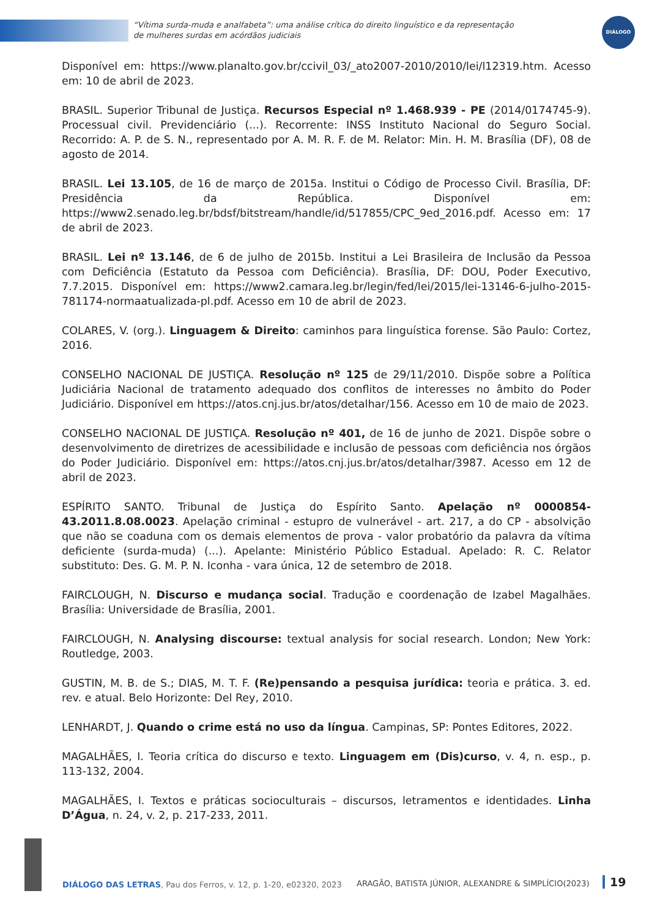“Vítima surda-muda e analfabeta”: uma análise crítica do direito linguístico e da representação
de mulheres surdas em acórdãos judiciais
DIÁLOGO
Disponível em: https://www.planalto.gov.br/ccivil_03/_ato2007-2010/2010/lei/l12319.htm. Acesso em: 10 de abril de 2023.
BRASIL. Superior Tribunal de Justiça. Recursos Especial nº 1.468.939 - PE (2014/0174745-9). Processual civil. Previdenciário (...). Recorrente: INSS Instituto Nacional do Seguro Social. Recorrido: A. P. de S. N., representado por A. M. R. F. de M. Relator: Min. H. M. Brasília (DF), 08 de agosto de 2014.
BRASIL. Lei 13.105, de 16 de março de 2015a. Institui o Código de Processo Civil. Brasília, DF: Presidência da República. Disponível em: https://www2.senado.leg.br/bdsf/bitstream/handle/id/517855/CPC_9ed_2016.pdf. Acesso em: 17 de abril de 2023.
BRASIL. Lei nº 13.146, de 6 de julho de 2015b. Institui a Lei Brasileira de Inclusão da Pessoa com Deficiência (Estatuto da Pessoa com Deficiência). Brasília, DF: DOU, Poder Executivo, 7.7.2015. Disponível em: https://www2.camara.leg.br/legin/fed/lei/2015/lei-13146-6-julho-2015-781174-normaatualizada-pl.pdf. Acesso em 10 de abril de 2023.
COLARES, V. (org.). Linguagem & Direito: caminhos para linguística forense. São Paulo: Cortez, 2016.
CONSELHO NACIONAL DE JUSTIÇA. Resolução nº 125 de 29/11/2010. Dispõe sobre a Política Judiciária Nacional de tratamento adequado dos conflitos de interesses no âmbito do Poder Judiciário. Disponível em https://atos.cnj.jus.br/atos/detalhar/156. Acesso em 10 de maio de 2023.
CONSELHO NACIONAL DE JUSTIÇA. Resolução nº 401, de 16 de junho de 2021. Dispõe sobre o desenvolvimento de diretrizes de acessibilidade e inclusão de pessoas com deficiência nos órgãos do Poder Judiciário. Disponível em: https://atos.cnj.jus.br/atos/detalhar/3987. Acesso em 12 de abril de 2023.
ESPÍRITO SANTO. Tribunal de Justiça do Espírito Santo. Apelação nº 0000854-43.2011.8.08.0023. Apelação criminal - estupro de vulnerável - art. 217, a do CP - absolvição que não se coaduna com os demais elementos de prova - valor probatório da palavra da vítima deficiente (surda-muda) (...). Apelante: Ministério Público Estadual. Apelado: R. C. Relator substituto: Des. G. M. P. N. Iconha - vara única, 12 de setembro de 2018.
FAIRCLOUGH, N. Discurso e mudança social. Tradução e coordenação de Izabel Magalhães. Brasília: Universidade de Brasília, 2001.
FAIRCLOUGH, N. Analysing discourse: textual analysis for social research. London; New York: Routledge, 2003.
GUSTIN, M. B. de S.; DIAS, M. T. F. (Re)pensando a pesquisa jurídica: teoria e prática. 3. ed. rev. e atual. Belo Horizonte: Del Rey, 2010.
LENHARDT, J. Quando o crime está no uso da língua. Campinas, SP: Pontes Editores, 2022.
MAGALHÃES, I. Teoria crítica do discurso e texto. Linguagem em (Dis)curso, v. 4, n. esp., p. 113-132, 2004.
MAGALHÃES, I. Textos e práticas socioculturais – discursos, letramentos e identidades. Linha D’Água, n. 24, v. 2, p. 217-233, 2011.
DIÁLOGO DAS LETRAS, Pau dos Ferros, v. 12, p. 1-20, e02320, 2023
ARAGÃO, BATISTA JÚNIOR, ALEXANDRE & SIMPLÍCIO(2023)
19